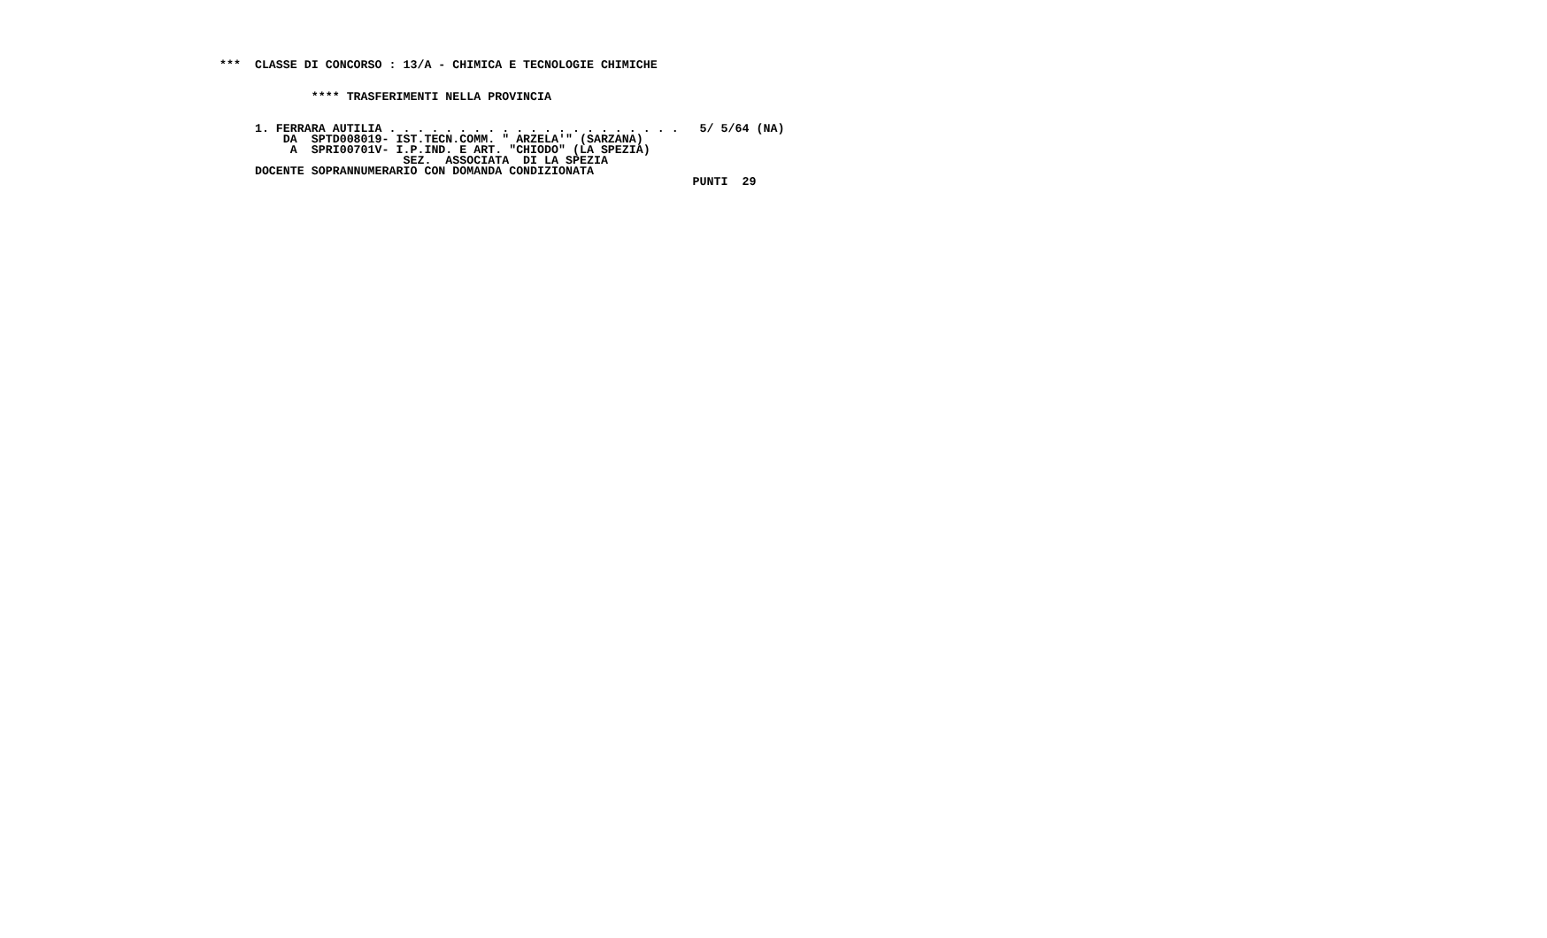***  CLASSE DI CONCORSO : 13/A - CHIMICA E TECNOLOGIE CHIMICHE


             **** TRASFERIMENTI NELLA PROVINCIA


     1. FERRARA AUTILIA . . . . . . . . . . . . . . . . . . . . .   5/ 5/64 (NA)
         DA  SPTD008019- IST.TECN.COMM. " ARZELA'" (SARZANA)
          A  SPRI00701V- I.P.IND. E ART. "CHIODO" (LA SPEZIA)
                          SEZ.  ASSOCIATA  DI LA SPEZIA
     DOCENTE SOPRANNUMERARIO CON DOMANDA CONDIZIONATA
                                                                   PUNTI  29